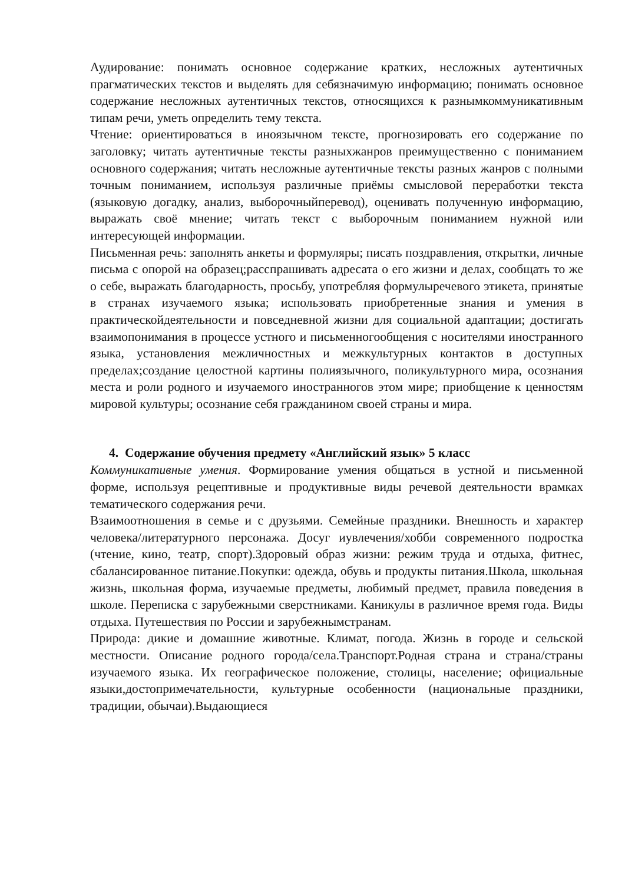Аудирование: понимать основное содержание кратких, несложных аутентичных прагматических текстов и выделять для себязначимую информацию; понимать основное содержание несложных аутентичных текстов, относящихся к разнымкоммуникативным типам речи, уметь определить тему текста.
Чтение: ориентироваться в иноязычном тексте, прогнозировать его содержание по заголовку; читать аутентичные тексты разныхжанров преимущественно с пониманием основного содержания; читать несложные аутентичные тексты разных жанров с полными точным пониманием, используя различные приёмы смысловой переработки текста (языковую догадку, анализ, выборочныйперевод), оценивать полученную информацию, выражать своё мнение; читать текст с выборочным пониманием нужной или интересующей информации.
Письменная речь: заполнять анкеты и формуляры; писать поздравления, открытки, личные письма с опорой на образец;расспрашивать адресата о его жизни и делах, сообщать то же о себе, выражать благодарность, просьбу, употребляя формулыречевого этикета, принятые в странах изучаемого языка; использовать приобретенные знания и умения в практическойдеятельности и повседневной жизни для социальной адаптации; достигать взаимопонимания в процессе устного и письменногообщения с носителями иностранного языка, установления межличностных и межкультурных контактов в доступных пределах;создание целостной картины полиязычного, поликультурного мира, осознания места и роли родного и изучаемого иностранногов этом мире; приобщение к ценностям мировой культуры; осознание себя гражданином своей страны и мира.
4. Содержание обучения предмету «Английский язык» 5 класс
Коммуникативные умения. Формирование умения общаться в устной и письменной форме, используя рецептивные и продуктивные виды речевой деятельности врамках тематического содержания речи.
Взаимоотношения в семье и с друзьями. Семейные праздники. Внешность и характер человека/литературного персонажа. Досуг иувлечения/хобби современного подростка (чтение, кино, театр, спорт).Здоровый образ жизни: режим труда и отдыха, фитнес, сбалансированное питание.Покупки: одежда, обувь и продукты питания.Школа, школьная жизнь, школьная форма, изучаемые предметы, любимый предмет, правила поведения в школе. Переписка с зарубежными сверстниками. Каникулы в различное время года. Виды отдыха. Путешествия по России и зарубежнымстранам.
Природа: дикие и домашние животные. Климат, погода. Жизнь в городе и сельской местности. Описание родного города/села.Транспорт.Родная страна и страна/страны изучаемого языка. Их географическое положение, столицы, население; официальные языки,достопримечательности, культурные особенности (национальные праздники, традиции, обычаи).Выдающиеся